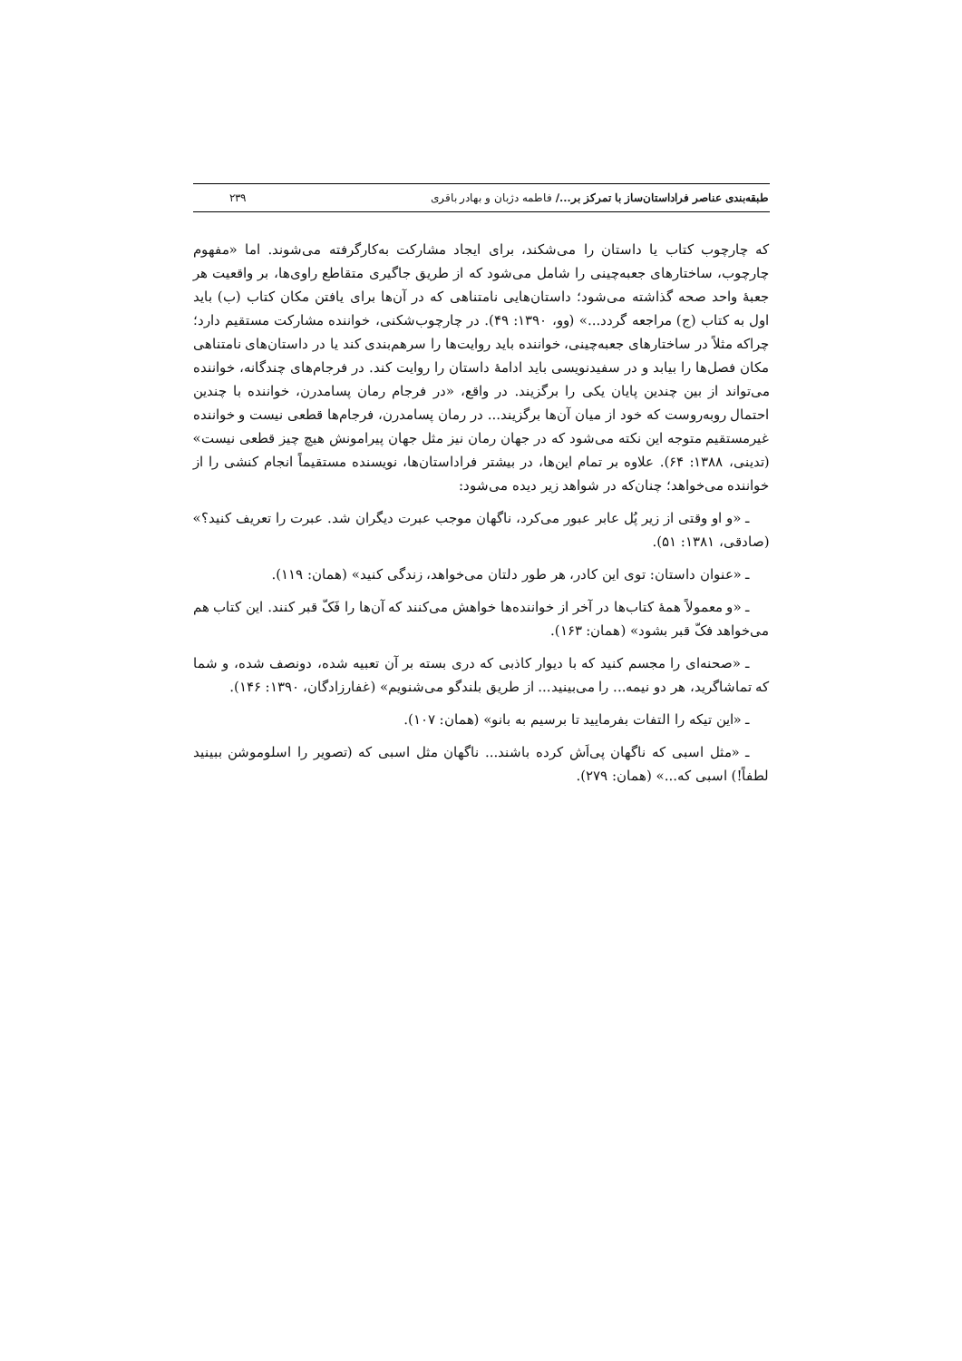طبقه‌بندی عناصر فراداستان‌ساز با تمرکز بر.../ فاطمه دژبان و بهادر باقری ۲۳۹
که چارچوب کتاب یا داستان را می‌شکند، برای ایجاد مشارکت به‌کارگرفته می‌شوند. اما «مفهوم چارچوب، ساختارهای جعبه‌چینی را شامل می‌شود که از طریق جاگیری متقاطع راوی‌ها، بر واقعیت هر جعبهٔ واحد صحه گذاشته می‌شود؛ داستان‌هایی نامتناهی که در آن‌ها برای یافتن مکان کتاب (ب) باید اول به کتاب (ج) مراجعه گردد...» (وو، ۱۳۹۰: ۴۹). در چارچوب‌شکنی، خواننده مشارکت مستقیم دارد؛ چراکه مثلاً در ساختارهای جعبه‌چینی، خواننده باید روایت‌ها را سرهم‌بندی کند یا در داستان‌های نامتناهی مکان فصل‌ها را بیابد و در سفیدنویسی باید ادامهٔ داستان را روایت کند. در فرجام‌های چندگانه، خواننده می‌تواند از بین چندین پایان یکی را برگزیند. در واقع، «در فرجام رمان پسامدرن، خواننده با چندین احتمال روبه‌روست که خود از میان آن‌ها برگزیند... در رمان پسامدرن، فرجام‌ها قطعی نیست و خواننده غیرمستقیم متوجه این نکته می‌شود که در جهان رمان نیز مثل جهان پیرامونش هیچ چیز قطعی نیست» (تدینی، ۱۳۸۸: ۶۴). علاوه بر تمام این‌ها، در بیشتر فراداستان‌ها، نویسنده مستقیماً انجام کنشی را از خواننده می‌خواهد؛ چنان‌که در شواهد زیر دیده می‌شود:
ـ «و او وقتی از زیر پُل عابر عبور می‌کرد، ناگهان موجب عبرت دیگران شد. عبرت را تعریف کنید؟» (صادقی، ۱۳۸۱: ۵۱).
ـ «عنوان داستان: توی این کادر، هر طور دلتان می‌خواهد، زندگی کنید» (همان: ۱۱۹).
ـ «و معمولاً همهٔ کتاب‌ها در آخر از خواننده‌ها خواهش می‌کنند که آن‌ها را فَکّ قبر کنند. این کتاب هم می‌خواهد فکّ قبر بشود» (همان: ۱۶۳).
ـ «صحنه‌ای را مجسم کنید که با دیوار کاذبی که دری بسته بر آن تعبیه شده، دونصف شده، و شما که تماشاگرید، هر دو نیمه... را می‌بینید... از طریق بلندگو می‌شنویم» (غفارزادگان، ۱۳۹۰: ۱۴۶).
ـ «این تیکه را التفات بفرمایید تا برسیم به بانو» (همان: ۱۰۷).
ـ «مثل اسبی که ناگهان پی‌اَش کرده باشند... ناگهان مثل اسبی که (تصویر را اسلوموشن ببینید لطفاً!) اسبی که...» (همان: ۲۷۹).